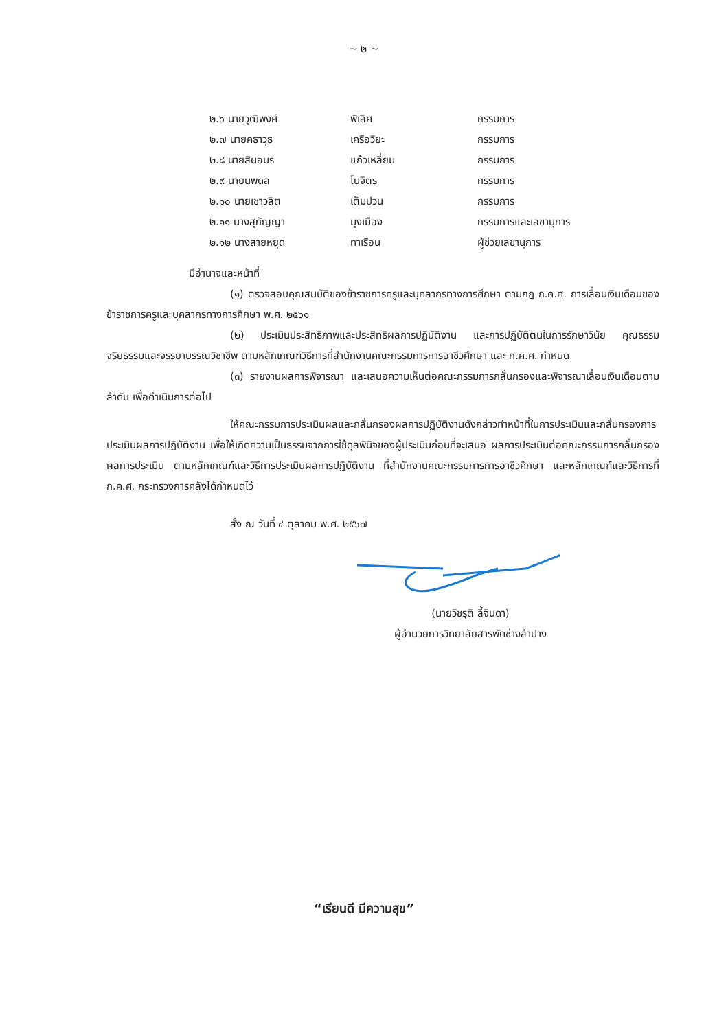~ ๒ ~
| ๒.๖ นายวุฒิพงศ์ | พิเลิศ | กรรมการ |
| ๒.๗ นายคธาวุธ | เครือวิยะ | กรรมการ |
| ๒.๘ นายสินอมร | แก้วเหลี่ยม | กรรมการ |
| ๒.๙ นายนพดล | โนจิตร | กรรมการ |
| ๒.๑๐ นายเชาวลิต | เต็มปวน | กรรมการ |
| ๒.๑๑ นางสุกัญญา | มุงเมือง | กรรมการและเลขานุการ |
| ๒.๑๒ นางสายหยุด | ทาเรือน | ผู้ช่วยเลขานุการ |
มีอำนาจและหน้าที่
(๑) ตรวจสอบคุณสมบัติของข้าราชการครูและบุคลากรทางการศึกษา ตามกฎ ก.ค.ศ. การเลื่อนเงินเดือนของข้าราชการครูและบุคลากรทางการศึกษา พ.ศ. ๒๕๖๑
(๒) ประเมินประสิทธิภาพและประสิทธิผลการปฏิบัติงาน และการปฏิบัติตนในการรักษาวินัย คุณธรรม จริยธรรมและจรรยาบรรณวิชาชีพ ตามหลักเกณฑ์วิธีการที่สำนักงานคณะกรรมการการอาชีวศึกษา และ ก.ค.ศ. กำหนด
(๓) รายงานผลการพิจารณา และเสนอความเห็นต่อคณะกรรมการกลั่นกรองและพิจารณาเลื่อนเงินเดือนตามลำดับ เพื่อดำเนินการต่อไป
ให้คณะกรรมการประเมินผลและกลั่นกรองผลการปฏิบัติงานดังกล่าวทำหน้าที่ในการประเมินและกลั่นกรองการประเมินผลการปฏิบัติงาน เพื่อให้เกิดความเป็นธรรมจากการใช้ดุลพินิจของผู้ประเมินก่อนที่จะเสนอ ผลการประเมินต่อคณะกรรมการกลั่นกรองผลการประเมิน ตามหลักเกณฑ์และวิธีการประเมินผลการปฏิบัติงาน ที่สำนักงานคณะกรรมการการอาชีวศึกษา และหลักเกณฑ์และวิธีการที่ ก.ค.ศ. กระทรวงการคลังได้กำหนดไว้
สั่ง ณ วันที่ ๔ ตุลาคม พ.ศ. ๒๕๖๗
(นายวิชรุติ ลี้จินดา)
ผู้อำนวยการวิทยาลัยสารพัดช่างลำปาง
“เรียนดี มีความสุข”